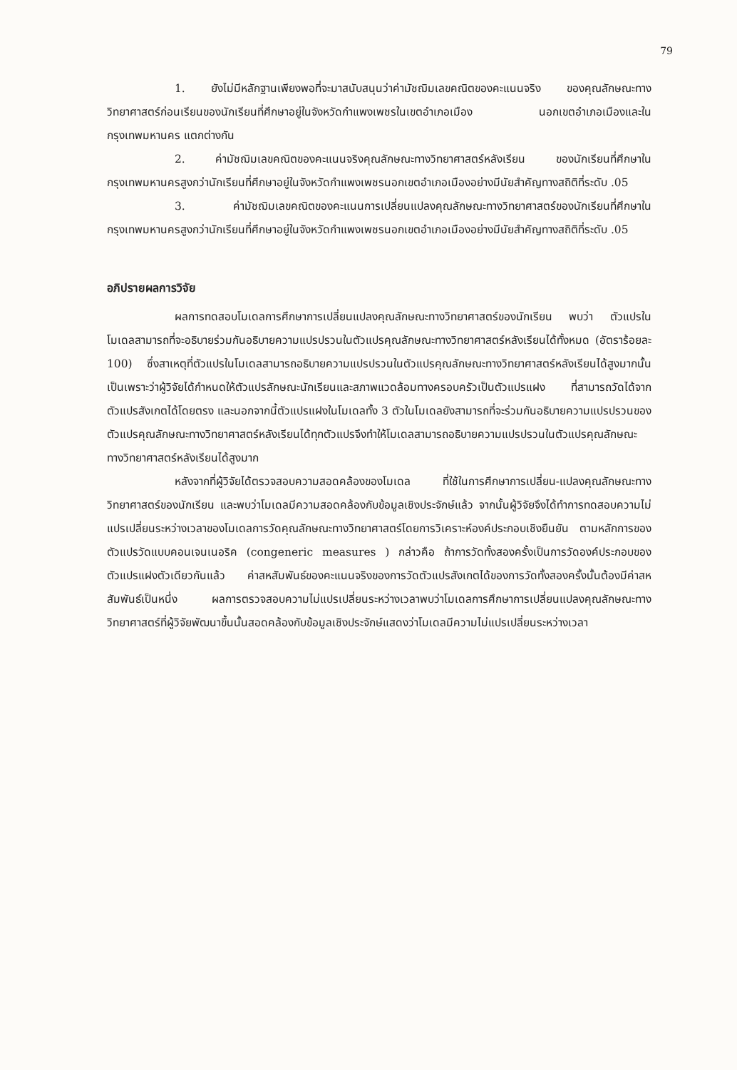79
1. ยังไม่มีหลักฐานเพียงพอที่จะมาสนับสนุนว่าค่ามัชฌิมเลขคณิตของคะแนนจริง ของคุณลักษณะทางวิทยาศาสตร์ก่อนเรียนของนักเรียนที่ศึกษาอยู่ในจังหวัดกำแพงเพชรในเขตอำเภอเมือง นอกเขตอำเภอเมืองและในกรุงเทพมหานคร แตกต่างกัน
2. ค่ามัชฌิมเลขคณิตของคะแนนจริงคุณลักษณะทางวิทยาศาสตร์หลังเรียน ของนักเรียนที่ศึกษาในกรุงเทพมหานครสูงกว่านักเรียนที่ศึกษาอยู่ในจังหวัดกำแพงเพชรนอกเขตอำเภอเมืองอย่างมีนัยสำคัญทางสถิติที่ระดับ .05
3. ค่ามัชฌิมเลขคณิตของคะแนนการเปลี่ยนแปลงคุณลักษณะทางวิทยาศาสตร์ของนักเรียนที่ศึกษาในกรุงเทพมหานครสูงกว่านักเรียนที่ศึกษาอยู่ในจังหวัดกำแพงเพชรนอกเขตอำเภอเมืองอย่างมีนัยสำคัญทางสถิติที่ระดับ .05
อภิปรายผลการวิจัย
ผลการทดสอบโมเดลการศึกษาการเปลี่ยนแปลงคุณลักษณะทางวิทยาศาสตร์ของนักเรียน พบว่า ตัวแปรในโมเดลสามารถที่จะอธิบายร่วมกันอธิบายความแปรปรวนในตัวแปรคุณลักษณะทางวิทยาศาสตร์หลังเรียนได้ทั้งหมด (อัตราร้อยละ 100) ซึ่งสาเหตุที่ตัวแปรในโมเดลสามารถอธิบายความแปรปรวนในตัวแปรคุณลักษณะทางวิทยาศาสตร์หลังเรียนได้สูงมากนั้น เป็นเพราะว่าผู้วิจัยได้กำหนดให้ตัวแปรลักษณะนักเรียนและสภาพแวดล้อมทางครอบครัวเป็นตัวแปรแฝง ที่สามารถวัดได้จากตัวแปรสังเกตได้โดยตรง และนอกจากนี้ตัวแปรแฝงในโมเดลทั้ง 3 ตัวในโมเดลยังสามารถที่จะร่วมกันอธิบายความแปรปรวนของตัวแปรคุณลักษณะทางวิทยาศาสตร์หลังเรียนได้ทุกตัวแปรจึงทำให้โมเดลสามารถอธิบายความแปรปรวนในตัวแปรคุณลักษณะทางวิทยาศาสตร์หลังเรียนได้สูงมาก
หลังจากที่ผู้วิจัยได้ตรวจสอบความสอดคล้องของโมเดล ที่ใช้ในการศึกษาการเปลี่ยน-แปลงคุณลักษณะทางวิทยาศาสตร์ของนักเรียน และพบว่าโมเดลมีความสอดคล้องกับข้อมูลเชิงประจักษ์แล้ว จากนั้นผู้วิจัยจึงได้ทำการทดสอบความไม่แปรเปลี่ยนระหว่างเวลาของโมเดลการวัดคุณลักษณะทางวิทยาศาสตร์โดยการวิเคราะห์องค์ประกอบเชิงยืนยัน ตามหลักการของตัวแปรวัดแบบคอนเจนเนอริค (congeneric measures ) กล่าวคือ ถ้าการวัดทั้งสองครั้งเป็นการวัดองค์ประกอบของตัวแปรแฝงตัวเดียวกันแล้ว ค่าสหสัมพันธ์ของคะแนนจริงของการวัดตัวแปรสังเกตได้ของการวัดทั้งสองครั้งนั้นต้องมีค่าสหสัมพันธ์เป็นหนึ่ง ผลการตรวจสอบความไม่แปรเปลี่ยนระหว่างเวลาพบว่าโมเดลการศึกษาการเปลี่ยนแปลงคุณลักษณะทางวิทยาศาสตร์ที่ผู้วิจัยพัฒนาขึ้นนั้นสอดคล้องกับข้อมูลเชิงประจักษ์แสดงว่าโมเดลมีความไม่แปรเปลี่ยนระหว่างเวลา